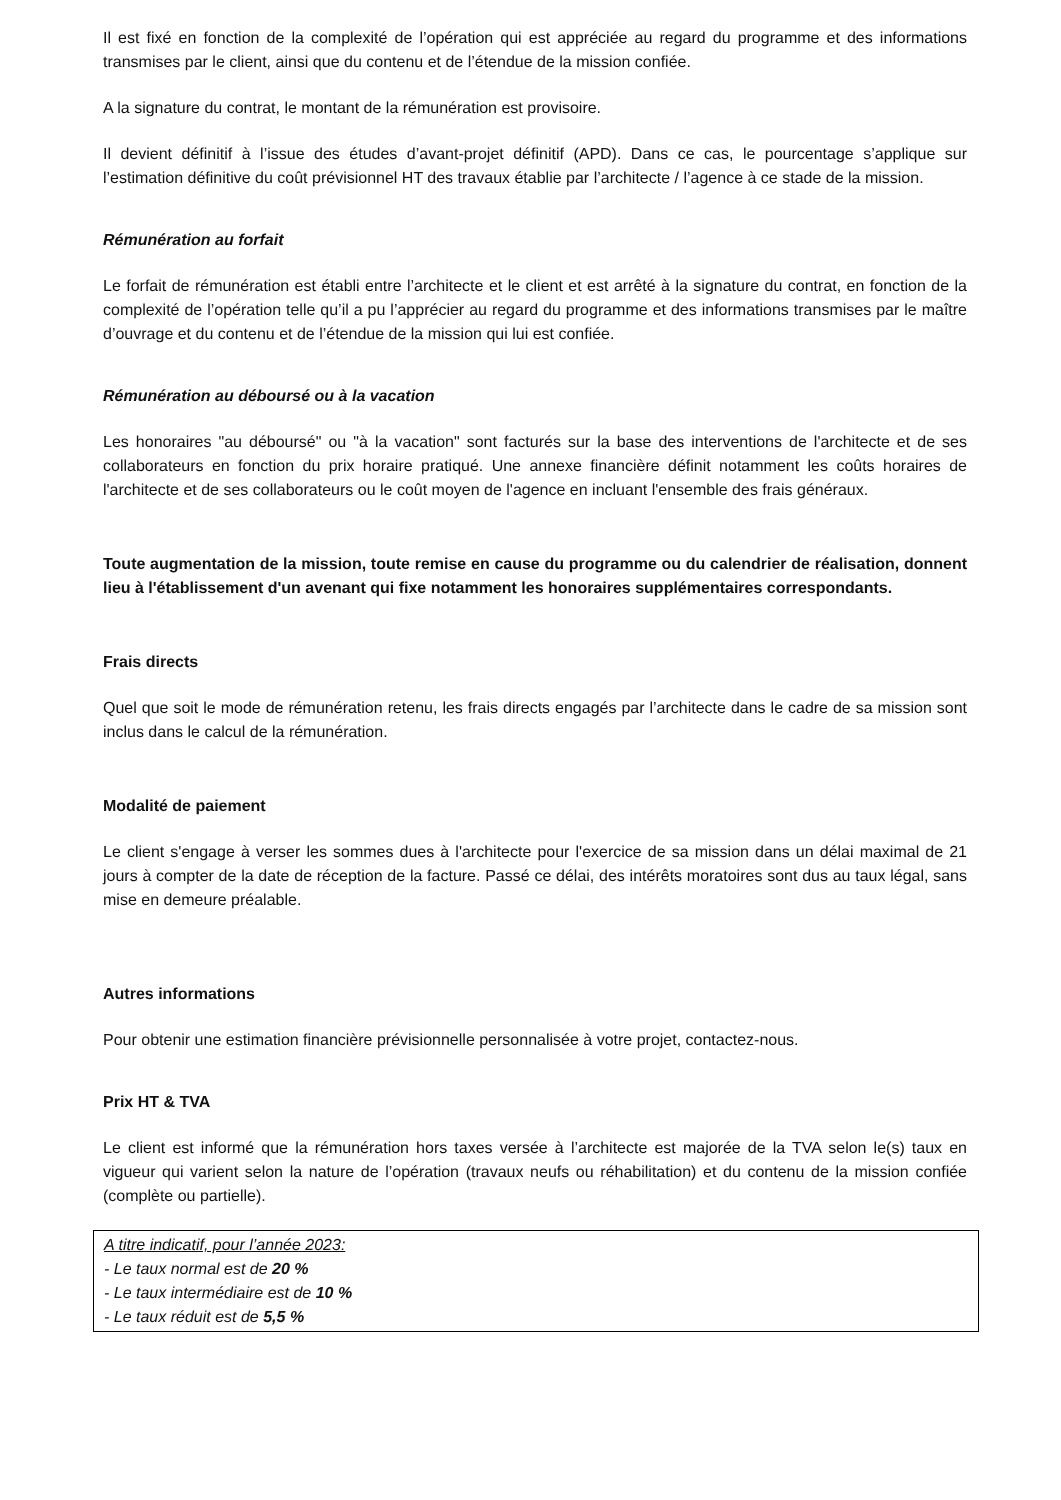Il est fixé en fonction de la complexité de l’opération qui est appréciée au regard du programme et des informations transmises par le client, ainsi que du contenu et de l’étendue de la mission confiée.
A la signature du contrat, le montant de la rémunération est provisoire.
Il devient définitif à l’issue des études d’avant-projet définitif (APD). Dans ce cas, le pourcentage s’applique sur l’estimation définitive du coût prévisionnel HT des travaux établie par l’architecte / l’agence à ce stade de la mission.
Rémunération au forfait
Le forfait de rémunération est établi entre l’architecte et le client et est arrêté à la signature du contrat, en fonction de la complexité de l’opération telle qu’il a pu l’apprécier au regard du programme et des informations transmises par le maître d’ouvrage et du contenu et de l’étendue de la mission qui lui est confiée.
Rémunération au déboursé ou à la vacation
Les honoraires "au déboursé" ou "à la vacation" sont facturés sur la base des interventions de l'architecte et de ses collaborateurs en fonction du prix horaire pratiqué. Une annexe financière définit notamment les coûts horaires de l'architecte et de ses collaborateurs ou le coût moyen de l'agence en incluant l'ensemble des frais généraux.
Toute augmentation de la mission, toute remise en cause du programme ou du calendrier de réalisation, donnent lieu à l'établissement d'un avenant qui fixe notamment les honoraires supplémentaires correspondants.
Frais directs
Quel que soit le mode de rémunération retenu, les frais directs engagés par l’architecte dans le cadre de sa mission sont inclus dans le calcul de la rémunération.
Modalité de paiement
Le client s'engage à verser les sommes dues à l'architecte pour l'exercice de sa mission dans un délai maximal de 21 jours à compter de la date de réception de la facture. Passé ce délai, des intérêts moratoires sont dus au taux légal, sans mise en demeure préalable.
Autres informations
Pour obtenir une estimation financière prévisionnelle personnalisée à votre projet, contactez-nous.
Prix HT & TVA
Le client est informé que la rémunération hors taxes versée à l’architecte est majorée de la TVA selon le(s) taux en vigueur qui varient selon la nature de l’opération (travaux neufs ou réhabilitation) et du contenu de la mission confiée (complète ou partielle).
A titre indicatif, pour l’année 2023:
- Le taux normal est de 20 %
- Le taux intermédiaire est de 10 %
- Le taux réduit est de 5,5 %